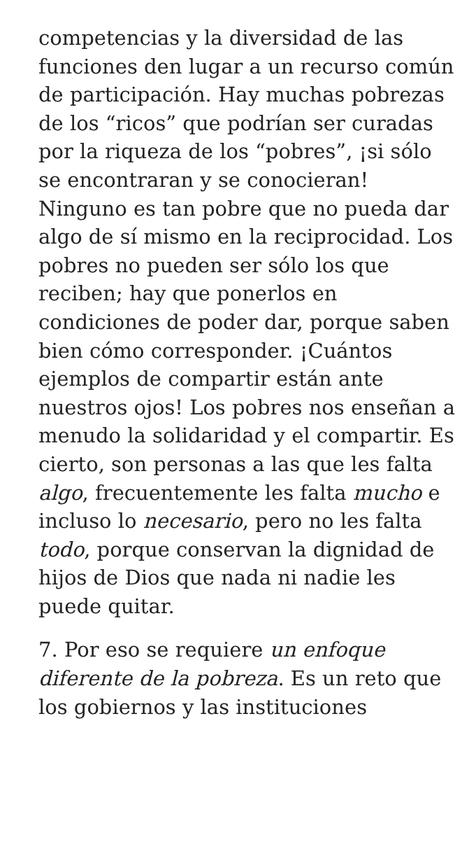competencias y la diversidad de las funciones den lugar a un recurso común de participación. Hay muchas pobrezas de los “ricos” que podrían ser curadas por la riqueza de los “pobres”, ¡si sólo se encontraran y se conocieran! Ninguno es tan pobre que no pueda dar algo de sí mismo en la reciprocidad. Los pobres no pueden ser sólo los que reciben; hay que ponerlos en condiciones de poder dar, porque saben bien cómo corresponder. ¡Cuántos ejemplos de compartir están ante nuestros ojos! Los pobres nos enseñan a menudo la solidaridad y el compartir. Es cierto, son personas a las que les falta algo, frecuentemente les falta mucho e incluso lo necesario, pero no les falta todo, porque conservan la dignidad de hijos de Dios que nada ni nadie les puede quitar.
7. Por eso se requiere un enfoque diferente de la pobreza. Es un reto que los gobiernos y las instituciones